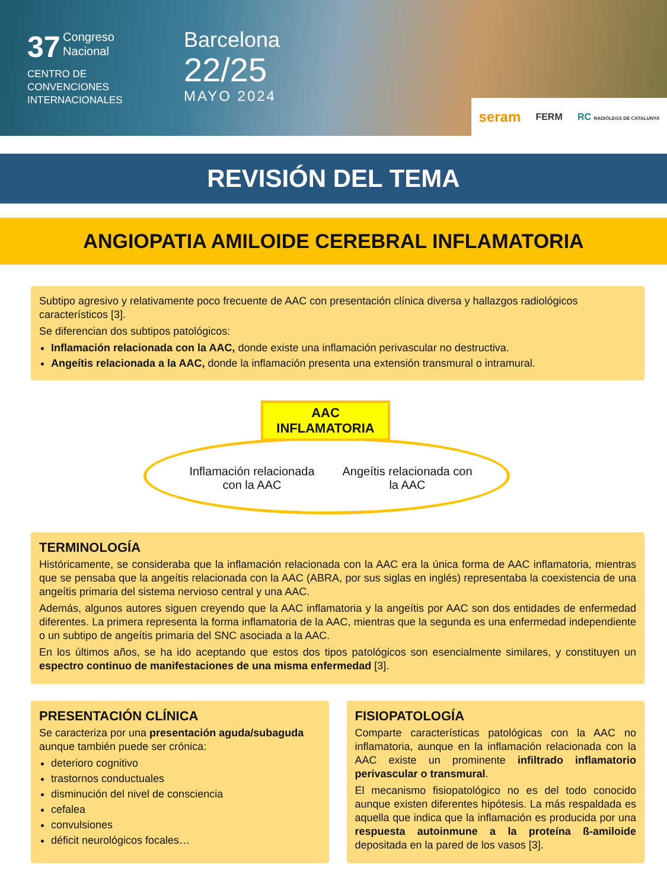37 Congreso
Nacional
CENTRO DE
CONVENCIONES
INTERNACIONALES
Barcelona
22/25
MAYO 2024
seram FERM RC RADIÒLEGS DE CATALUNYA
REVISIÓN DEL TEMA
ANGIOPATIA AMILOIDE CEREBRAL INFLAMATORIA
Subtipo agresivo y relativamente poco frecuente de AAC con presentación clínica diversa y hallazgos radiológicos característicos [3].
Se diferencian dos subtipos patológicos:
Inflamación relacionada con la AAC, donde existe una inflamación perivascular no destructiva.
Angeítis relacionada a la AAC, donde la inflamación presenta una extensión transmural o intramural.
AAC
INFLAMATORIA
Inflamación relacionada con la AAC
Angeítis relacionada con la AAC
TERMINOLOGÍA
Históricamente, se consideraba que la inflamación relacionada con la AAC era la única forma de AAC inflamatoria, mientras que se pensaba que la angeítis relacionada con la AAC (ABRA, por sus siglas en inglés) representaba la coexistencia de una angeítis primaria del sistema nervioso central y una AAC.
Además, algunos autores siguen creyendo que la AAC inflamatoria y la angeítis por AAC son dos entidades de enfermedad diferentes. La primera representa la forma inflamatoria de la AAC, mientras que la segunda es una enfermedad independiente o un subtipo de angeítis primaria del SNC asociada a la AAC.
En los últimos años, se ha ido aceptando que estos dos tipos patológicos son esencialmente similares, y constituyen un espectro continuo de manifestaciones de una misma enfermedad [3].
PRESENTACIÓN CLÍNICA
Se caracteriza por una presentación aguda/subaguda aunque también puede ser crónica:
deterioro cognitivo
trastornos conductuales
disminución del nivel de consciencia
cefalea
convulsiones
déficit neurológicos focales…
FISIOPATOLOGÍA
Comparte características patológicas con la AAC no inflamatoria, aunque en la inflamación relacionada con la AAC existe un prominente infiltrado inflamatorio perivascular o transmural.
El mecanismo fisiopatológico no es del todo conocido aunque existen diferentes hipótesis. La más respaldada es aquella que indica que la inflamación es producida por una respuesta autoinmune a la proteína ß-amiloide depositada en la pared de los vasos [3].